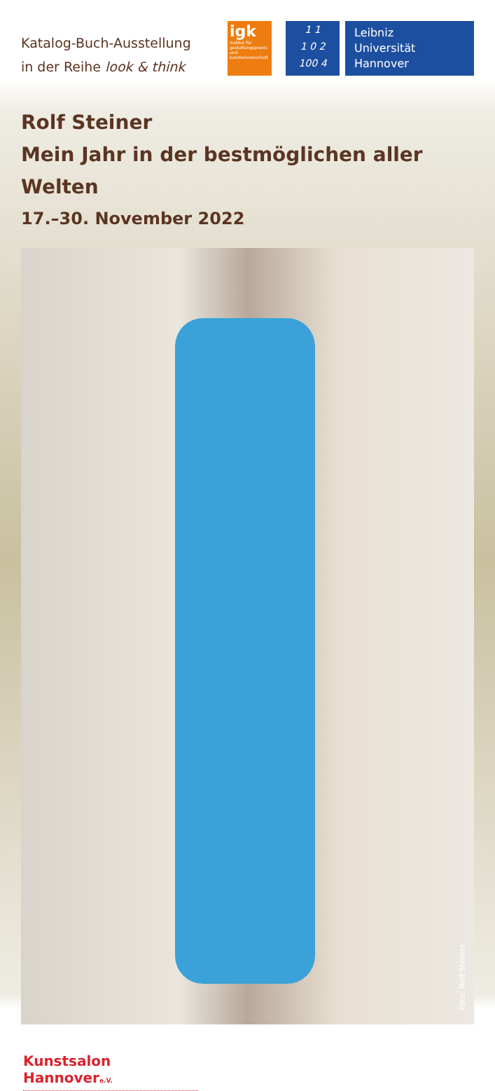Katalog-Buch-Ausstellung
in der Reihe look & think
igk
institut für gestaltungspraxis und kunstwissenschaft
1 1
1 0 2
100 4
Leibniz
Universität
Hannover
Rolf Steiner
Mein Jahr in der bestmöglichen aller Welten
17.–30. November 2022
Foto: Rolf Steiner
Kunstsalon Hannovere.V.